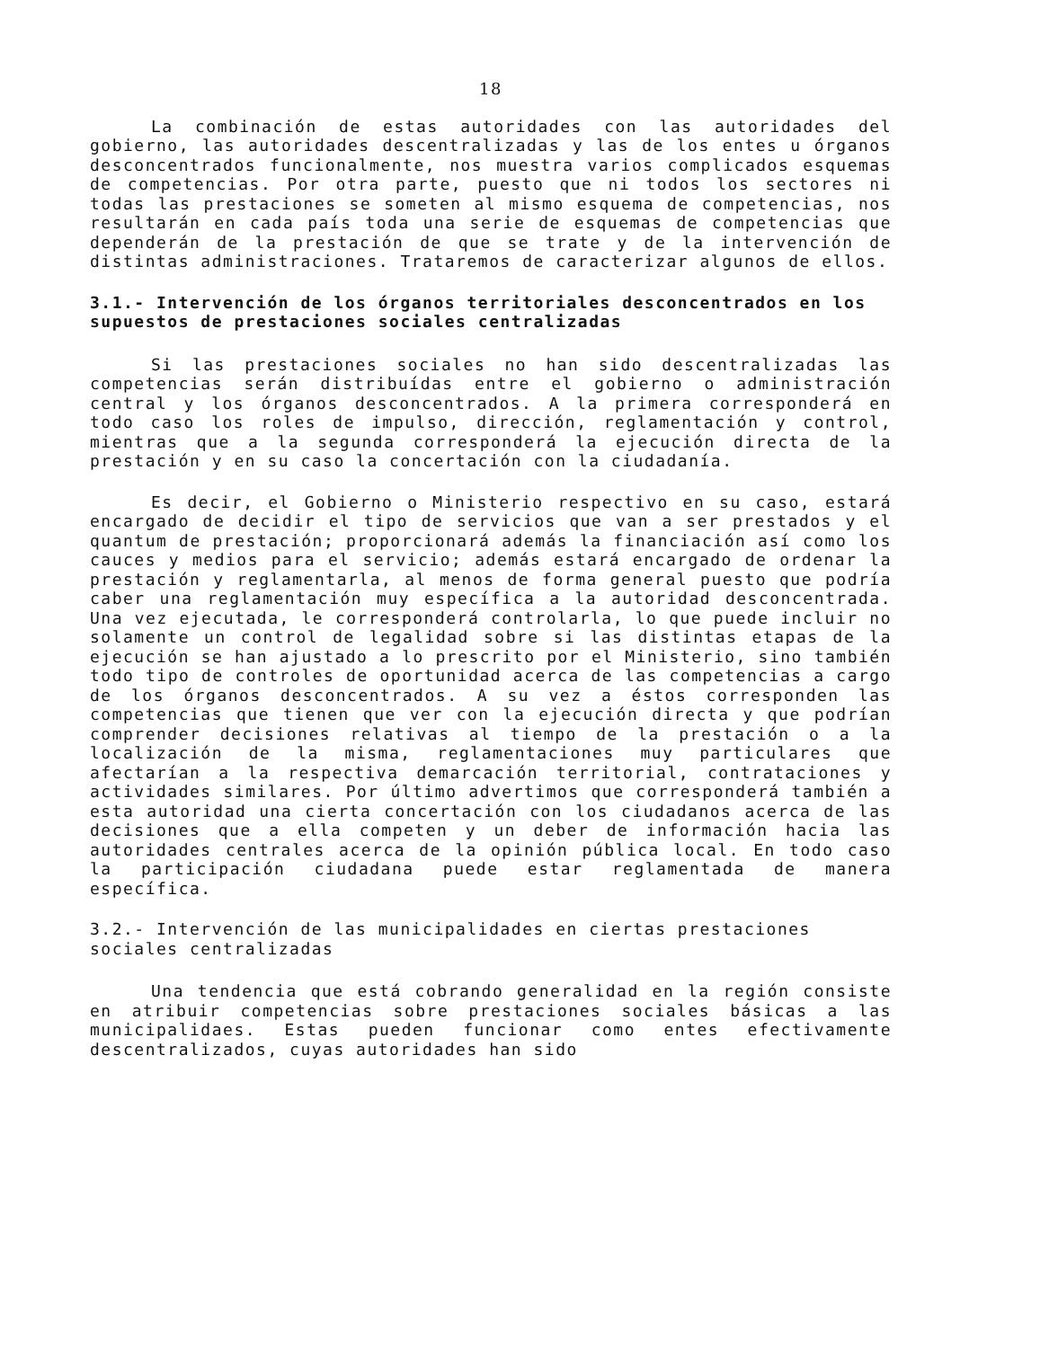18
La combinación de estas autoridades con las autoridades del gobierno, las autoridades descentralizadas y las de los entes u órganos desconcentrados funcionalmente, nos muestra varios complicados esquemas de competencias. Por otra parte, puesto que ni todos los sectores ni todas las prestaciones se someten al mismo esquema de competencias, nos resultarán en cada país toda una serie de esquemas de competencias que dependerán de la prestación de que se trate y de la intervención de distintas administraciones. Trataremos de caracterizar algunos de ellos.
3.1.- Intervención de los órganos territoriales desconcentrados en los supuestos de prestaciones sociales centralizadas
Si las prestaciones sociales no han sido descentralizadas las competencias serán distribuídas entre el gobierno o administración central y los órganos desconcentrados. A la primera corresponderá en todo caso los roles de impulso, dirección, reglamentación y control, mientras que a la segunda corresponderá la ejecución directa de la prestación y en su caso la concertación con la ciudadanía.
Es decir, el Gobierno o Ministerio respectivo en su caso, estará encargado de decidir el tipo de servicios que van a ser prestados y el quantum de prestación; proporcionará además la financiación así como los cauces y medios para el servicio; además estará encargado de ordenar la prestación y reglamentarla, al menos de forma general puesto que podría caber una reglamentación muy específica a la autoridad desconcentrada. Una vez ejecutada, le corresponderá controlarla, lo que puede incluir no solamente un control de legalidad sobre si las distintas etapas de la ejecución se han ajustado a lo prescrito por el Ministerio, sino también todo tipo de controles de oportunidad acerca de las competencias a cargo de los órganos desconcentrados. A su vez a éstos corresponden las competencias que tienen que ver con la ejecución directa y que podrían comprender decisiones relativas al tiempo de la prestación o a la localización de la misma, reglamentaciones muy particulares que afectarían a la respectiva demarcación territorial, contrataciones y actividades similares. Por último advertimos que corresponderá también a esta autoridad una cierta concertación con los ciudadanos acerca de las decisiones que a ella competen y un deber de información hacia las autoridades centrales acerca de la opinión pública local. En todo caso la participación ciudadana puede estar reglamentada de manera específica.
3.2.- Intervención de las municipalidades en ciertas prestaciones sociales centralizadas
Una tendencia que está cobrando generalidad en la región consiste en atribuir competencias sobre prestaciones sociales básicas a las municipalidaes. Estas pueden funcionar como entes efectivamente descentralizados, cuyas autoridades han sido